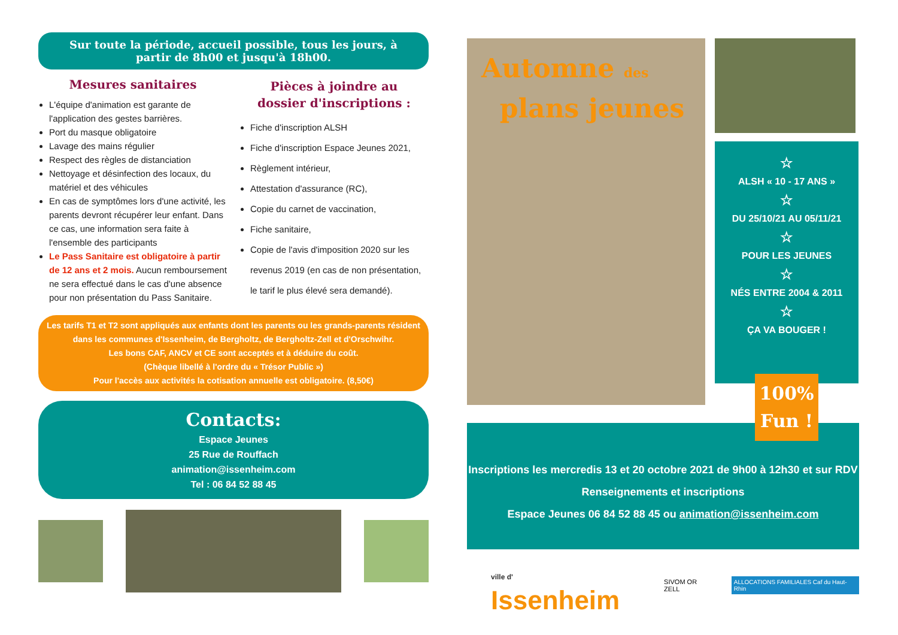Sur toute la période, accueil possible, tous les jours, à
partir de 8h00 et jusqu'à 18h00.
Mesures sanitaires
L'équipe d'animation est garante de l'application des gestes barrières.
Port du masque obligatoire
Lavage des mains régulier
Respect des règles de distanciation
Nettoyage et désinfection des locaux, du matériel et des véhicules
En cas de symptômes lors d'une activité, les parents devront récupérer leur enfant. Dans ce cas, une information sera faite à l'ensemble des participants
Le Pass Sanitaire est obligatoire à partir de 12 ans et 2 mois. Aucun remboursement ne sera effectué dans le cas d'une absence pour non présentation du Pass Sanitaire.
Pièces à joindre au
dossier d'inscriptions :
Fiche d'inscription ALSH
Fiche d'inscription Espace Jeunes 2021,
Règlement intérieur,
Attestation d'assurance (RC),
Copie du carnet de vaccination,
Fiche sanitaire,
Copie de l'avis d'imposition 2020 sur les revenus 2019 (en cas de non présentation, le tarif le plus élevé sera demandé).
Les tarifs T1 et T2 sont appliqués aux enfants dont les parents ou les grands-parents résident
dans les communes d'Issenheim, de Bergholtz, de Bergholtz-Zell et d'Orschwihr.
Les bons CAF, ANCV et CE sont acceptés et à déduire du coût.
(Chèque libellé à l'ordre du « Trésor Public »)
Pour l'accès aux activités la cotisation annuelle est obligatoire. (8,50€)
Contacts:
Espace Jeunes
25 Rue de Rouffach
animation@issenheim.com
Tel : 06 84 52 88 45
Automne des
plans jeunes
☆
ALSH « 10 - 17 ANS »
☆
DU 25/10/21 AU 05/11/21
☆
POUR LES JEUNES
☆
NÉS ENTRE 2004 & 2011
☆
ÇA VA BOUGER !
100%
Fun !
Inscriptions les mercredis 13 et 20 octobre 2021 de 9h00 à 12h30 et sur RDV
Renseignements et inscriptions
Espace Jeunes 06 84 52 88 45 ou animation@issenheim.com
ville d' Issenheim SIVOM OR ZELL ALLOCATIONS FAMILIALES Caf du Haut-Rhin